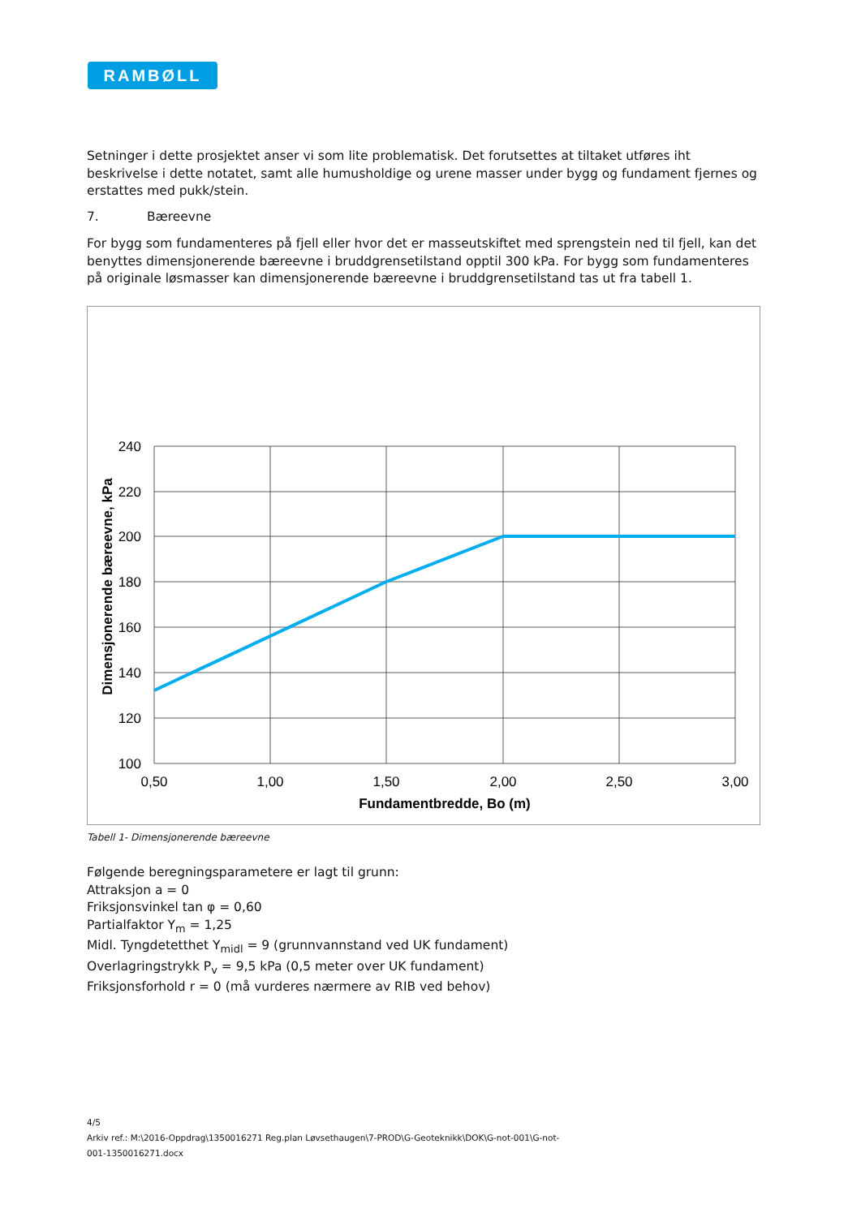RAMBØLL
Setninger i dette prosjektet anser vi som lite problematisk. Det forutsettes at tiltaket utføres iht beskrivelse i dette notatet, samt alle humusholdige og urene masser under bygg og fundament fjernes og erstattes med pukk/stein.
7. Bæreevne
For bygg som fundamenteres på fjell eller hvor det er masseutskiftet med sprengstein ned til fjell, kan det benyttes dimensjonerende bæreevne i bruddgrensetilstand opptil 300 kPa. For bygg som fundamenteres på originale løsmasser kan dimensjonerende bæreevne i bruddgrensetilstand tas ut fra tabell 1.
240
220
200
180
160
140
120
100
0,50
1,00
1,50
2,00
2,50
3,00
Fundamentbredde, Bo (m)
Dimensjonerende bæreevne, kPa
Tabell 1- Dimensjonerende bæreevne
Følgende beregningsparametere er lagt til grunn:
Attraksjon a = 0
Friksjonsvinkel tan φ = 0,60
Partialfaktor Y<sub>m</sub> = 1,25
Midl. Tyngdetetthet Y<sub>midl</sub> = 9 (grunnvannstand ved UK fundament)
Overlagringstrykk P<sub>v</sub> = 9,5 kPa (0,5 meter over UK fundament)
Friksjonsforhold r = 0 (må vurderes nærmere av RIB ved behov)
4/5
Arkiv ref.: M:\2016-Oppdrag\1350016271 Reg.plan Løvsethaugen\7-PROD\G-Geoteknikk\DOK\G-not-001\G-not-
001-1350016271.docx